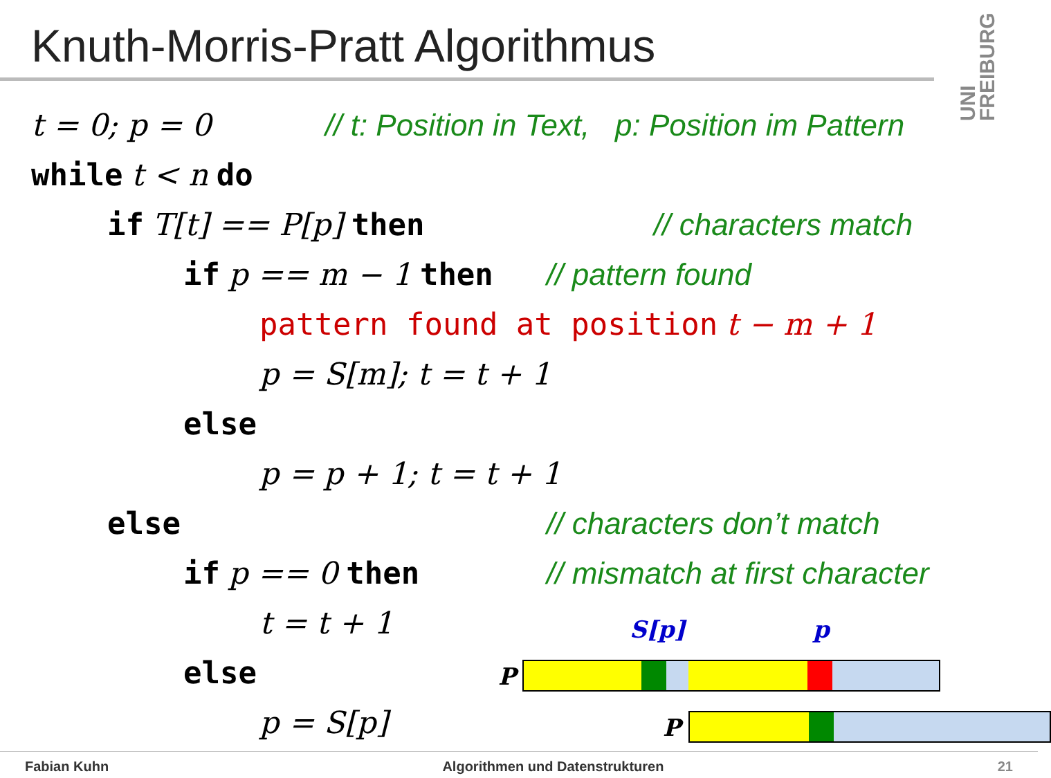Knuth-Morris-Pratt Algorithmus
UNI FREIBURG
t = 0; p = 0 // t: Position in Text, p: Position im Pattern
while t < n do
if T[t] == P[p] then // characters match
if p == m − 1 then // pattern found
pattern found at position t − m + 1
p = S[m]; t = t + 1
else
p = p + 1; t = t + 1
else // characters don’t match
if p == 0 then // mismatch at first character
t = t + 1
else
p = S[p]
S[p] p
P
P
Fabian Kuhn Algorithmen und Datenstrukturen 21